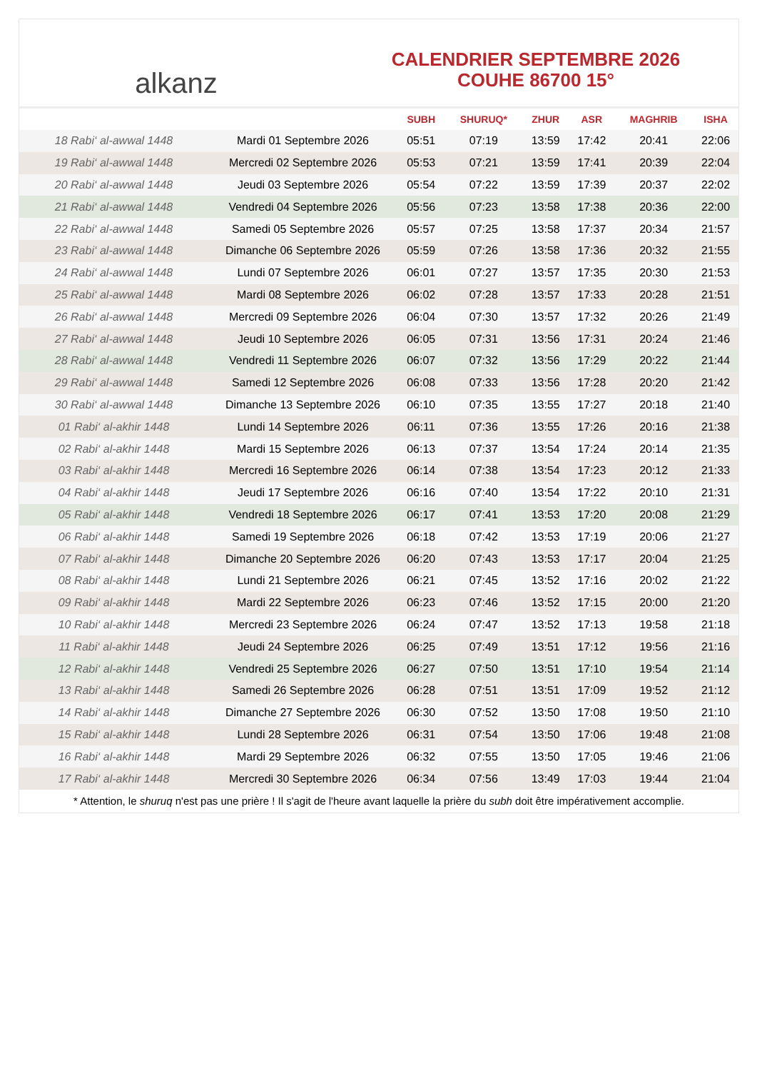alkanz
CALENDRIER SEPTEMBRE 2026
COUHE 86700 15°
| | | SUBH | SHURUQ* | ZHUR | ASR | MAGHRIB | ISHA |
| --- | --- | --- | --- | --- | --- | --- | --- |
| 18 Rabi‘ al-awwal 1448 | Mardi 01 Septembre 2026 | 05:51 | 07:19 | 13:59 | 17:42 | 20:41 | 22:06 |
| 19 Rabi‘ al-awwal 1448 | Mercredi 02 Septembre 2026 | 05:53 | 07:21 | 13:59 | 17:41 | 20:39 | 22:04 |
| 20 Rabi‘ al-awwal 1448 | Jeudi 03 Septembre 2026 | 05:54 | 07:22 | 13:59 | 17:39 | 20:37 | 22:02 |
| 21 Rabi‘ al-awwal 1448 | Vendredi 04 Septembre 2026 | 05:56 | 07:23 | 13:58 | 17:38 | 20:36 | 22:00 |
| 22 Rabi‘ al-awwal 1448 | Samedi 05 Septembre 2026 | 05:57 | 07:25 | 13:58 | 17:37 | 20:34 | 21:57 |
| 23 Rabi‘ al-awwal 1448 | Dimanche 06 Septembre 2026 | 05:59 | 07:26 | 13:58 | 17:36 | 20:32 | 21:55 |
| 24 Rabi‘ al-awwal 1448 | Lundi 07 Septembre 2026 | 06:01 | 07:27 | 13:57 | 17:35 | 20:30 | 21:53 |
| 25 Rabi‘ al-awwal 1448 | Mardi 08 Septembre 2026 | 06:02 | 07:28 | 13:57 | 17:33 | 20:28 | 21:51 |
| 26 Rabi‘ al-awwal 1448 | Mercredi 09 Septembre 2026 | 06:04 | 07:30 | 13:57 | 17:32 | 20:26 | 21:49 |
| 27 Rabi‘ al-awwal 1448 | Jeudi 10 Septembre 2026 | 06:05 | 07:31 | 13:56 | 17:31 | 20:24 | 21:46 |
| 28 Rabi‘ al-awwal 1448 | Vendredi 11 Septembre 2026 | 06:07 | 07:32 | 13:56 | 17:29 | 20:22 | 21:44 |
| 29 Rabi‘ al-awwal 1448 | Samedi 12 Septembre 2026 | 06:08 | 07:33 | 13:56 | 17:28 | 20:20 | 21:42 |
| 30 Rabi‘ al-awwal 1448 | Dimanche 13 Septembre 2026 | 06:10 | 07:35 | 13:55 | 17:27 | 20:18 | 21:40 |
| 01 Rabi‘ al-akhir 1448 | Lundi 14 Septembre 2026 | 06:11 | 07:36 | 13:55 | 17:26 | 20:16 | 21:38 |
| 02 Rabi‘ al-akhir 1448 | Mardi 15 Septembre 2026 | 06:13 | 07:37 | 13:54 | 17:24 | 20:14 | 21:35 |
| 03 Rabi‘ al-akhir 1448 | Mercredi 16 Septembre 2026 | 06:14 | 07:38 | 13:54 | 17:23 | 20:12 | 21:33 |
| 04 Rabi‘ al-akhir 1448 | Jeudi 17 Septembre 2026 | 06:16 | 07:40 | 13:54 | 17:22 | 20:10 | 21:31 |
| 05 Rabi‘ al-akhir 1448 | Vendredi 18 Septembre 2026 | 06:17 | 07:41 | 13:53 | 17:20 | 20:08 | 21:29 |
| 06 Rabi‘ al-akhir 1448 | Samedi 19 Septembre 2026 | 06:18 | 07:42 | 13:53 | 17:19 | 20:06 | 21:27 |
| 07 Rabi‘ al-akhir 1448 | Dimanche 20 Septembre 2026 | 06:20 | 07:43 | 13:53 | 17:17 | 20:04 | 21:25 |
| 08 Rabi‘ al-akhir 1448 | Lundi 21 Septembre 2026 | 06:21 | 07:45 | 13:52 | 17:16 | 20:02 | 21:22 |
| 09 Rabi‘ al-akhir 1448 | Mardi 22 Septembre 2026 | 06:23 | 07:46 | 13:52 | 17:15 | 20:00 | 21:20 |
| 10 Rabi‘ al-akhir 1448 | Mercredi 23 Septembre 2026 | 06:24 | 07:47 | 13:52 | 17:13 | 19:58 | 21:18 |
| 11 Rabi‘ al-akhir 1448 | Jeudi 24 Septembre 2026 | 06:25 | 07:49 | 13:51 | 17:12 | 19:56 | 21:16 |
| 12 Rabi‘ al-akhir 1448 | Vendredi 25 Septembre 2026 | 06:27 | 07:50 | 13:51 | 17:10 | 19:54 | 21:14 |
| 13 Rabi‘ al-akhir 1448 | Samedi 26 Septembre 2026 | 06:28 | 07:51 | 13:51 | 17:09 | 19:52 | 21:12 |
| 14 Rabi‘ al-akhir 1448 | Dimanche 27 Septembre 2026 | 06:30 | 07:52 | 13:50 | 17:08 | 19:50 | 21:10 |
| 15 Rabi‘ al-akhir 1448 | Lundi 28 Septembre 2026 | 06:31 | 07:54 | 13:50 | 17:06 | 19:48 | 21:08 |
| 16 Rabi‘ al-akhir 1448 | Mardi 29 Septembre 2026 | 06:32 | 07:55 | 13:50 | 17:05 | 19:46 | 21:06 |
| 17 Rabi‘ al-akhir 1448 | Mercredi 30 Septembre 2026 | 06:34 | 07:56 | 13:49 | 17:03 | 19:44 | 21:04 |
* Attention, le shuruq n'est pas une prière ! Il s'agit de l'heure avant laquelle la prière du subh doit être impérativement accomplie.